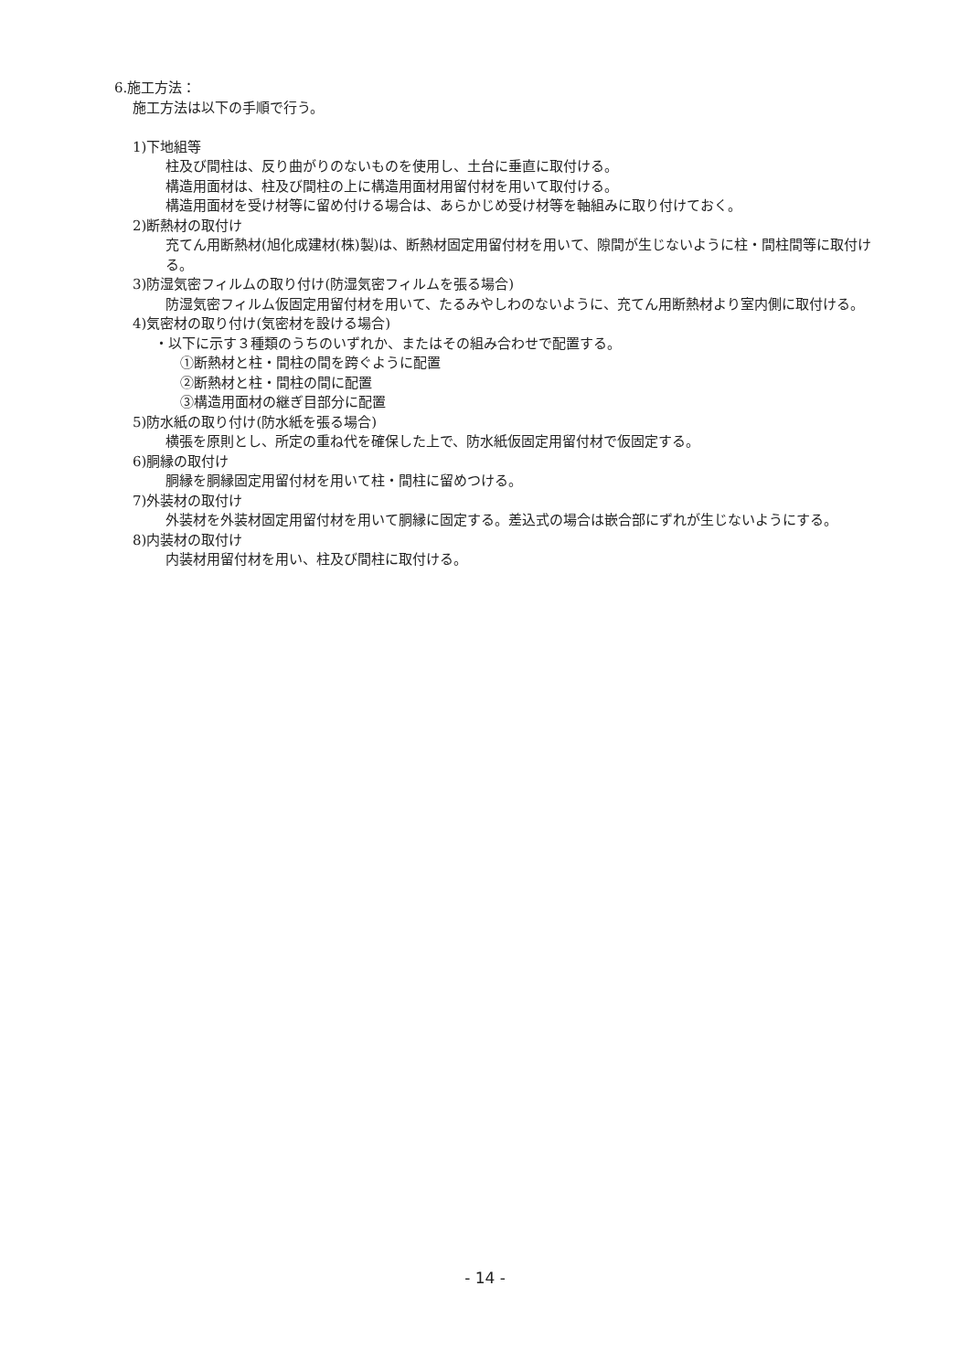6.施工方法：
施工方法は以下の手順で行う。
1)下地組等
柱及び間柱は、反り曲がりのないものを使用し、土台に垂直に取付ける。
構造用面材は、柱及び間柱の上に構造用面材用留付材を用いて取付ける。
構造用面材を受け材等に留め付ける場合は、あらかじめ受け材等を軸組みに取り付けておく。
2)断熱材の取付け
充てん用断熱材(旭化成建材(株)製)は、断熱材固定用留付材を用いて、隙間が生じないように柱・間柱間等に取付ける。
3)防湿気密フィルムの取り付け(防湿気密フィルムを張る場合)
防湿気密フィルム仮固定用留付材を用いて、たるみやしわのないように、充てん用断熱材より室内側に取付ける。
4)気密材の取り付け(気密材を設ける場合)
・以下に示す３種類のうちのいずれか、またはその組み合わせで配置する。
①断熱材と柱・間柱の間を跨ぐように配置
②断熱材と柱・間柱の間に配置
③構造用面材の継ぎ目部分に配置
5)防水紙の取り付け(防水紙を張る場合)
横張を原則とし、所定の重ね代を確保した上で、防水紙仮固定用留付材で仮固定する。
6)胴縁の取付け
胴縁を胴縁固定用留付材を用いて柱・間柱に留めつける。
7)外装材の取付け
外装材を外装材固定用留付材を用いて胴縁に固定する。差込式の場合は嵌合部にずれが生じないようにする。
8)内装材の取付け
内装材用留付材を用い、柱及び間柱に取付ける。
- 14 -